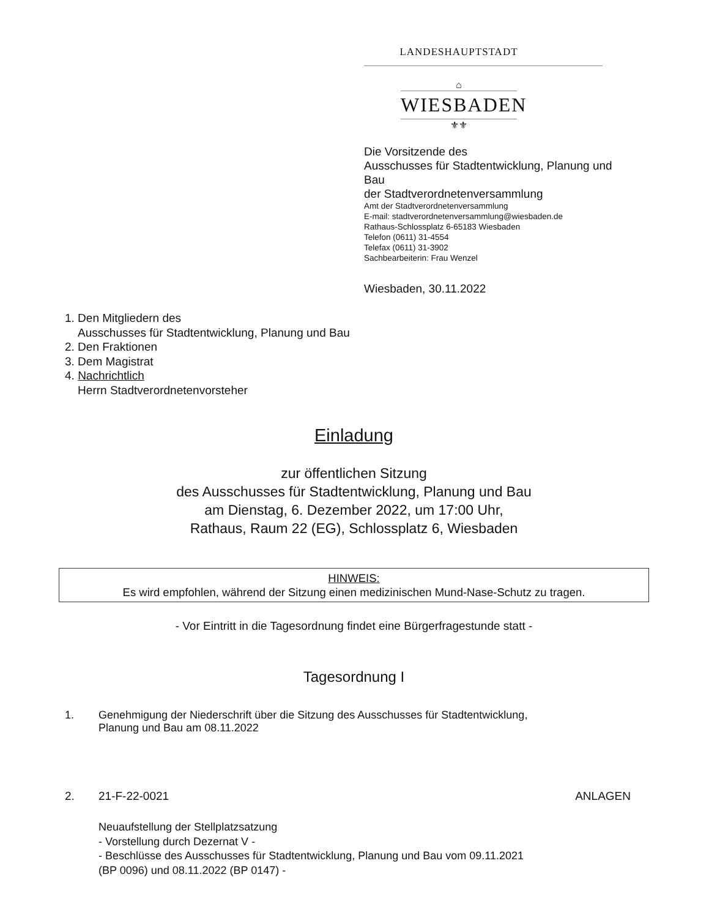LANDESHAUPTSTADT
⌂
WIESBADEN
⚜⚜
Die Vorsitzende des
Ausschusses für Stadtentwicklung, Planung und
Bau
der Stadtverordnetenversammlung
Amt der Stadtverordnetenversammlung
E-mail: stadtverordnetenversammlung@wiesbaden.de
Rathaus-Schlossplatz 6-65183 Wiesbaden
Telefon (0611) 31-4554
Telefax (0611) 31-3902
Sachbearbeiterin: Frau Wenzel
Wiesbaden, 30.11.2022
1. Den Mitgliedern des
Ausschusses für Stadtentwicklung, Planung und Bau
2. Den Fraktionen
3. Dem Magistrat
4. Nachrichtlich
Herrn Stadtverordnetenvorsteher
Einladung
zur öffentlichen Sitzung
des Ausschusses für Stadtentwicklung, Planung und Bau
am Dienstag, 6. Dezember 2022, um 17:00 Uhr,
Rathaus, Raum 22 (EG), Schlossplatz 6, Wiesbaden
HINWEIS:
Es wird empfohlen, während der Sitzung einen medizinischen Mund-Nase-Schutz zu tragen.
- Vor Eintritt in die Tagesordnung findet eine Bürgerfragestunde statt -
Tagesordnung I
1. Genehmigung der Niederschrift über die Sitzung des Ausschusses für Stadtentwicklung,
Planung und Bau am 08.11.2022
2. 21-F-22-0021 ANLAGEN
Neuaufstellung der Stellplatzsatzung
- Vorstellung durch Dezernat V -
- Beschlüsse des Ausschusses für Stadtentwicklung, Planung und Bau vom 09.11.2021
(BP 0096) und 08.11.2022 (BP 0147) -